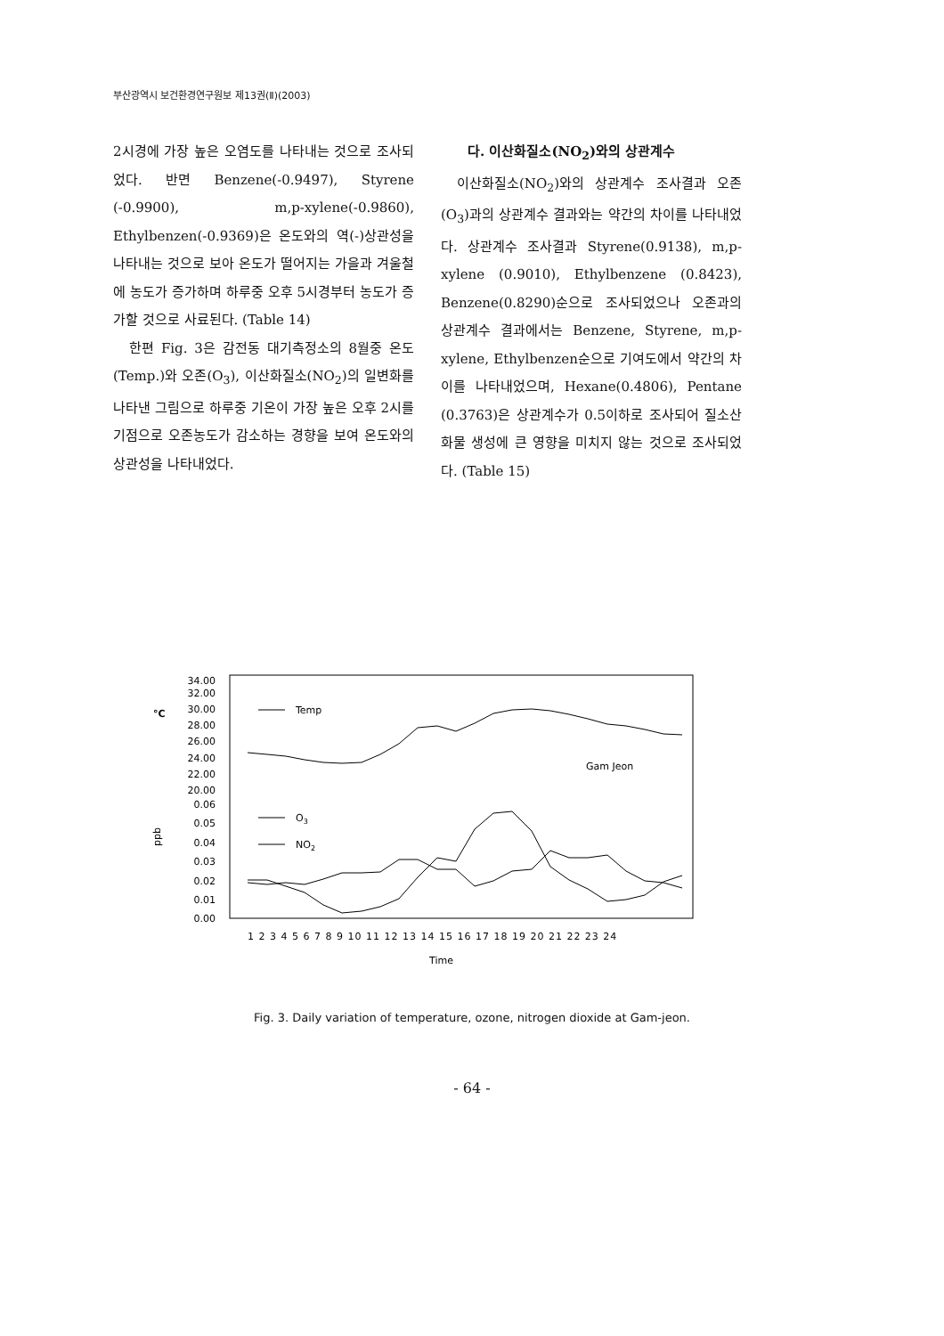부산광역시 보건환경연구원보 제13권(Ⅱ)(2003)
2시경에 가장 높은 오염도를 나타내는 것으로 조사되었다. 반면 Benzene(-0.9497), Styrene (-0.9900), m,p-xylene(-0.9860), Ethylbenzen(-0.9369)은 온도와의 역(-)상관성을 나타내는 것으로 보아 온도가 떨어지는 가을과 겨울철에 농도가 증가하며 하루중 오후 5시경부터 농도가 증가할 것으로 사료된다. (Table 14)
한편 Fig. 3은 감전동 대기측정소의 8월중 온도(Temp.)와 오존(O<sub>3</sub>), 이산화질소(NO<sub>2</sub>)의 일변화를 나타낸 그림으로 하루중 기온이 가장 높은 오후 2시를 기점으로 오존농도가 감소하는 경향을 보여 온도와의 상관성을 나타내었다.
다. 이산화질소(NO<sub>2</sub>)와의 상관계수
이산화질소(NO<sub>2</sub>)와의 상관계수 조사결과 오존(O<sub>3</sub>)과의 상관계수 결과와는 약간의 차이를 나타내었다. 상관계수 조사결과 Styrene(0.9138), m,p-xylene (0.9010), Ethylbenzene (0.8423), Benzene(0.8290)순으로 조사되었으나 오존과의 상관계수 결과에서는 Benzene, Styrene, m,p-xylene, Ethylbenzen순으로 기여도에서 약간의 차이를 나타내었으며, Hexane(0.4806), Pentane (0.3763)은 상관계수가 0.5이하로 조사되어 질소산화물 생성에 큰 영향을 미치지 않는 것으로 조사되었다. (Table 15)
°C
ppb
34.00
32.00
30.00
28.00
26.00
24.00
22.00
20.00
0.06
0.05
0.04
0.03
0.02
0.01
0.00
Temp
O3
NO2
Gam Jeon
1 2 3 4 5 6 7 8 9 10 11 12 13 14 15 16 17 18 19 20 21 22 23 24
Time
Fig. 3. Daily variation of temperature, ozone, nitrogen dioxide at Gam-jeon.
- 64 -